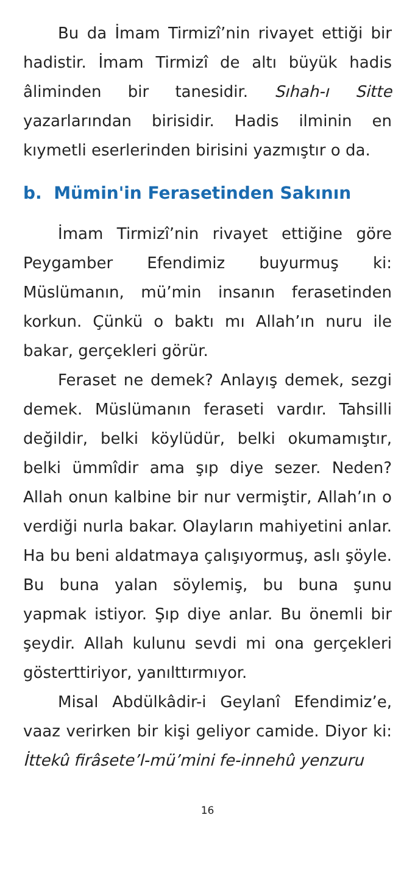Bu da İmam Tirmizî’nin rivayet ettiği bir hadistir. İmam Tirmizî de altı büyük hadis âliminden bir tanesidir. Sıhah-ı Sitte yazarlarından birisidir. Hadis ilminin en kıymetli eserlerinden birisini yazmıştır o da.
b. Mümin'in Ferasetinden Sakının
İmam Tirmizî’nin rivayet ettiğine göre Peygamber Efendimiz buyurmuş ki: Müslümanın, mü’min insanın ferasetinden korkun. Çünkü o baktı mı Allah’ın nuru ile bakar, gerçekleri görür.
Feraset ne demek? Anlayış demek, sezgi demek. Müslümanın feraseti vardır. Tahsilli değildir, belki köylüdür, belki okumamıştır, belki ümmîdir ama şıp diye sezer. Neden? Allah onun kalbine bir nur vermiştir, Allah’ın o verdiği nurla bakar. Olayların mahiyetini anlar. Ha bu beni aldatmaya çalışıyormuş, aslı şöyle. Bu buna yalan söylemiş, bu buna şunu yapmak istiyor. Şıp diye anlar. Bu önemli bir şeydir. Allah kulunu sevdi mi ona gerçekleri gösterttiriyor, yanılttırmıyor.
Misal Abdülkâdir-i Geylanî Efendimiz’e, vaaz verirken bir kişi geliyor camide. Diyor ki: İttekû firâsete’l-mü’mini fe-innehû yenzuru
16